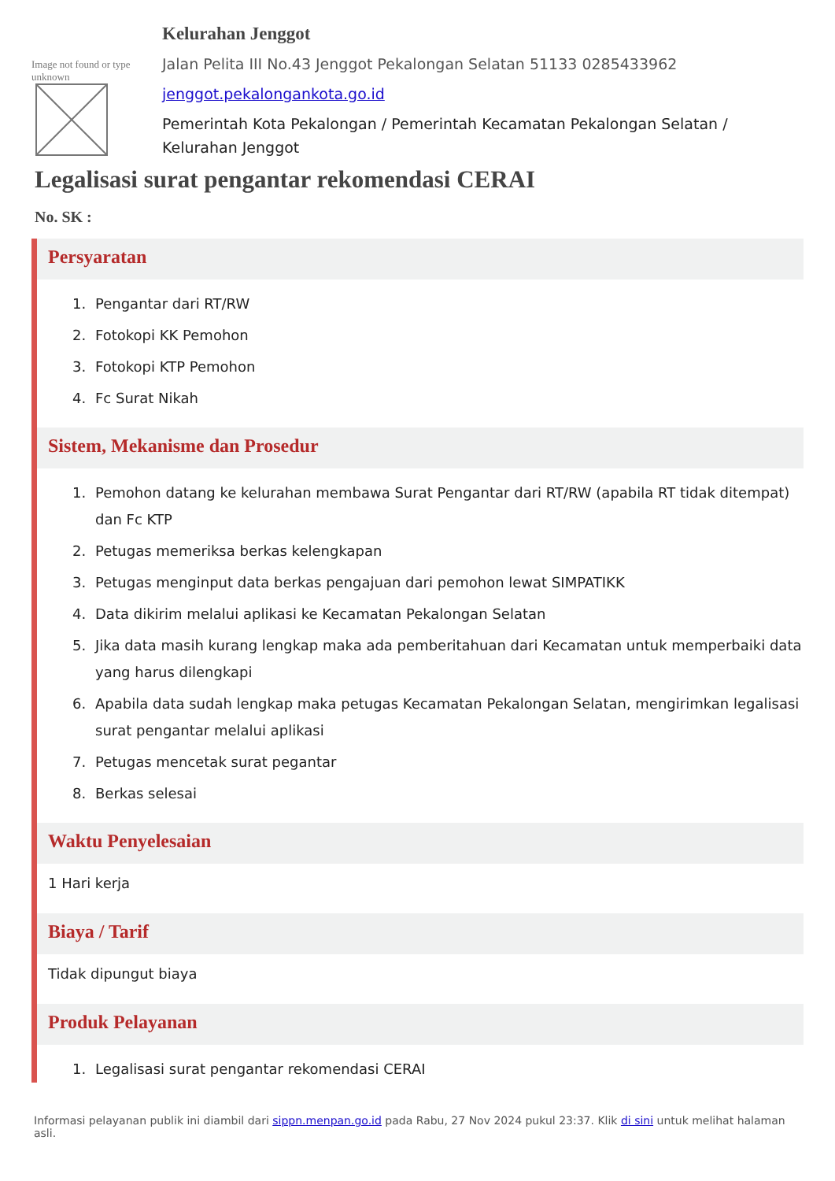Image not found or type unknown
Kelurahan Jenggot
Jalan Pelita III No.43 Jenggot Pekalongan Selatan 51133 0285433962
jenggot.pekalongankota.go.id
Pemerintah Kota Pekalongan / Pemerintah Kecamatan Pekalongan Selatan / Kelurahan Jenggot
Legalisasi surat pengantar rekomendasi CERAI
No. SK :
Persyaratan
1. Pengantar dari RT/RW
2. Fotokopi KK Pemohon
3. Fotokopi KTP Pemohon
4. Fc Surat Nikah
Sistem, Mekanisme dan Prosedur
1. Pemohon datang ke kelurahan membawa Surat Pengantar dari RT/RW (apabila RT tidak ditempat) dan Fc KTP
2. Petugas memeriksa berkas kelengkapan
3. Petugas menginput data berkas pengajuan dari pemohon lewat SIMPATIKK
4. Data dikirim melalui aplikasi ke Kecamatan Pekalongan Selatan
5. Jika data masih kurang lengkap maka ada pemberitahuan dari Kecamatan untuk memperbaiki data yang harus dilengkapi
6. Apabila data sudah lengkap maka petugas Kecamatan Pekalongan Selatan, mengirimkan legalisasi surat pengantar melalui aplikasi
7. Petugas mencetak surat pegantar
8. Berkas selesai
Waktu Penyelesaian
1 Hari kerja
Biaya / Tarif
Tidak dipungut biaya
Produk Pelayanan
1. Legalisasi surat pengantar rekomendasi CERAI
Informasi pelayanan publik ini diambil dari sippn.menpan.go.id pada Rabu, 27 Nov 2024 pukul 23:37. Klik di sini untuk melihat halaman asli.